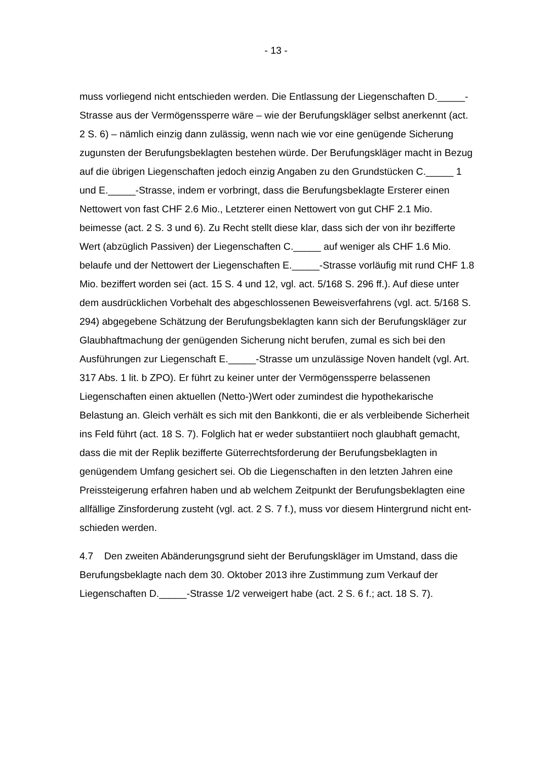- 13 -
muss vorliegend nicht entschieden werden. Die Entlassung der Liegenschaften D._____-Strasse aus der Vermögenssperre wäre – wie der Berufungskläger selbst anerkennt (act. 2 S. 6) – nämlich einzig dann zulässig, wenn nach wie vor eine genügende Sicherung zugunsten der Berufungsbeklagten bestehen würde. Der Berufungskläger macht in Bezug auf die übrigen Liegenschaften jedoch ein­zig Angaben zu den Grundstücken C._____ 1 und E._____-Strasse, indem er vorbringt, dass die Berufungsbeklagte Ersterer einen Nettowert von fast CHF 2.6 Mio., Letzterer einen Nettowert von gut CHF 2.1 Mio. beimesse (act. 2 S. 3 und 6). Zu Recht stellt diese klar, dass sich der von ihr bezifferte Wert (abzüglich Pas­siven) der Liegenschaften C._____ auf weniger als CHF 1.6 Mio. belaufe und der Nettowert der Liegenschaften E._____-Strasse vorläufig mit rund CHF 1.8 Mio. beziffert worden sei (act. 15 S. 4 und 12, vgl. act. 5/168 S. 296 ff.). Auf diese unter dem ausdrücklichen Vorbehalt des abgeschlossenen Beweisverfahrens (vgl. act. 5/168 S. 294) abgegebene Schätzung der Berufungsbeklagten kann sich der Berufungskläger zur Glaubhaftmachung der genügenden Sicherung nicht berufen, zumal es sich bei den Ausführungen zur Liegenschaft E._____-Strasse um unzu­lässige Noven handelt (vgl. Art. 317 Abs. 1 lit. b ZPO). Er führt zu keiner unter der Vermögenssperre belassenen Liegenschaften einen aktuellen (Netto-)Wert oder zumindest die hypothekarische Belastung an. Gleich verhält es sich mit den Bankkonti, die er als verbleibende Sicherheit ins Feld führt (act. 18 S. 7). Folglich hat er weder substantiiert noch glaubhaft gemacht, dass die mit der Replik bezif­ferte Güterrechtsforderung der Berufungsbeklagten in genügendem Umfang gesi­chert sei. Ob die Liegenschaften in den letzten Jahren eine Preissteigerung erfah­ren haben und ab welchem Zeitpunkt der Berufungsbeklagten eine allfällige Zins­forderung zusteht (vgl. act. 2 S. 7 f.), muss vor diesem Hintergrund nicht ent­schieden werden.
4.7 Den zweiten Abänderungsgrund sieht der Berufungskläger im Umstand, dass die Berufungsbeklagte nach dem 30. Oktober 2013 ihre Zustimmung zum Verkauf der Liegenschaften D._____-Strasse 1/2 verweigert habe (act. 2 S. 6 f.; act. 18 S. 7).